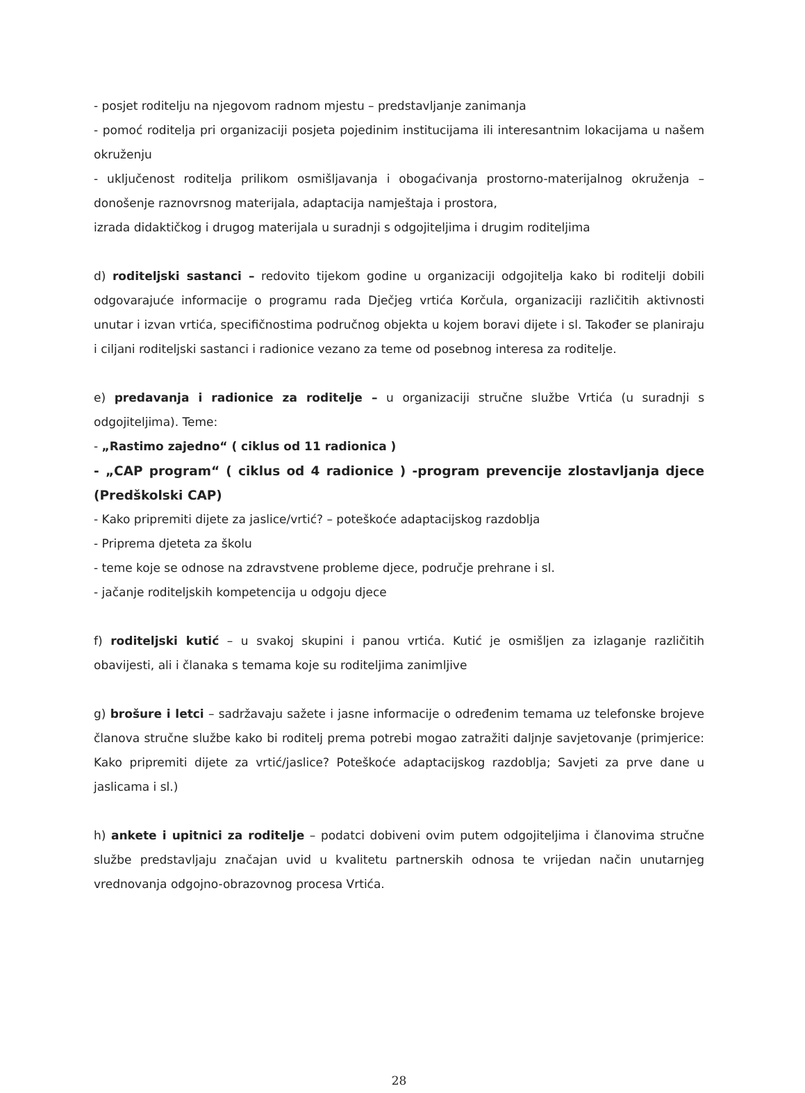- posjet roditelju na njegovom radnom mjestu – predstavljanje zanimanja
- pomoć roditelja pri organizaciji posjeta pojedinim institucijama ili interesantnim lokacijama u našem okruženju
- uključenost roditelja prilikom osmišljavanja i obogaćivanja prostorno-materijalnog okruženja – donošenje raznovrsnog materijala, adaptacija namještaja i prostora,
izrada didaktičkog i drugog materijala u suradnji s odgojiteljima i drugim roditeljima
d) roditeljski sastanci – redovito tijekom godine u organizaciji odgojitelja kako bi roditelji dobili odgovarajuće informacije o programu rada Dječjeg vrtića Korčula, organizaciji različitih aktivnosti unutar i izvan vrtića, specifičnostima područnog objekta u kojem boravi dijete i sl. Također se planiraju i ciljani roditeljski sastanci i radionice vezano za teme od posebnog interesa za roditelje.
e) predavanja i radionice za roditelje – u organizaciji stručne službe Vrtića (u suradnji s odgojiteljima). Teme:
- „Rastimo zajedno“ ( ciklus od 11 radionica )
- „CAP program“ ( ciklus od 4 radionice ) -program prevencije zlostavljanja djece (Predškolski CAP)
- Kako pripremiti dijete za jaslice/vrtić? – poteškoće adaptacijskog razdoblja
- Priprema djeteta za školu
- teme koje se odnose na zdravstvene probleme djece, područje prehrane i sl.
- jačanje roditeljskih kompetencija u odgoju djece
f) roditeljski kutić – u svakoj skupini i panou vrtića. Kutić je osmišljen za izlaganje različitih obavijesti, ali i članaka s temama koje su roditeljima zanimljive
g) brošure i letci – sadržavaju sažete i jasne informacije o određenim temama uz telefonske brojeve članova stručne službe kako bi roditelj prema potrebi mogao zatražiti daljnje savjetovanje (primjerice: Kako pripremiti dijete za vrtić/jaslice? Poteškoće adaptacijskog razdoblja; Savjeti za prve dane u jaslicama i sl.)
h) ankete i upitnici za roditelje – podatci dobiveni ovim putem odgojiteljima i članovima stručne službe predstavljaju značajan uvid u kvalitetu partnerskih odnosa te vrijedan način unutarnjeg vrednovanja odgojno-obrazovnog procesa Vrtića.
28